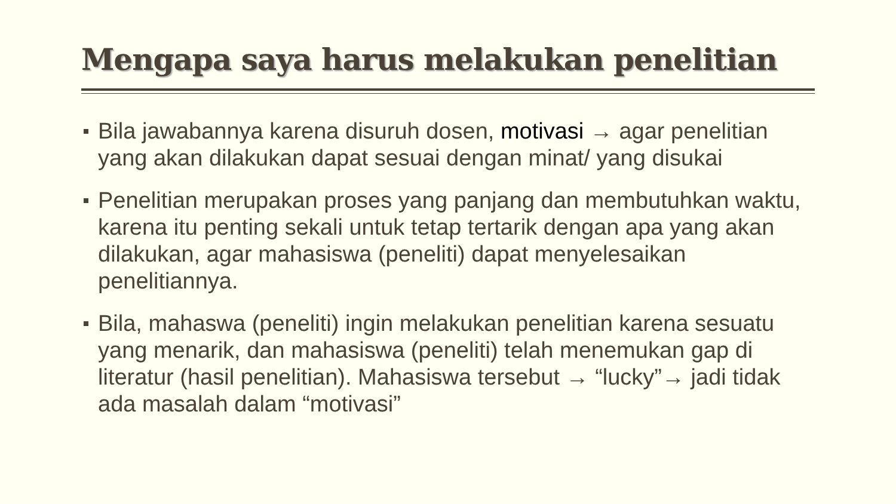Mengapa saya harus melakukan penelitian
Bila jawabannya karena disuruh dosen, motivasi → agar penelitian yang akan dilakukan dapat sesuai dengan minat/ yang disukai
Penelitian merupakan proses yang panjang dan membutuhkan waktu, karena itu penting sekali untuk tetap tertarik dengan apa yang akan dilakukan, agar mahasiswa (peneliti) dapat menyelesaikan penelitiannya.
Bila, mahaswa (peneliti) ingin melakukan penelitian karena sesuatu yang menarik, dan mahasiswa (peneliti) telah menemukan gap di literatur (hasil penelitian). Mahasiswa tersebut → “lucky”→ jadi tidak ada masalah dalam “motivasi”